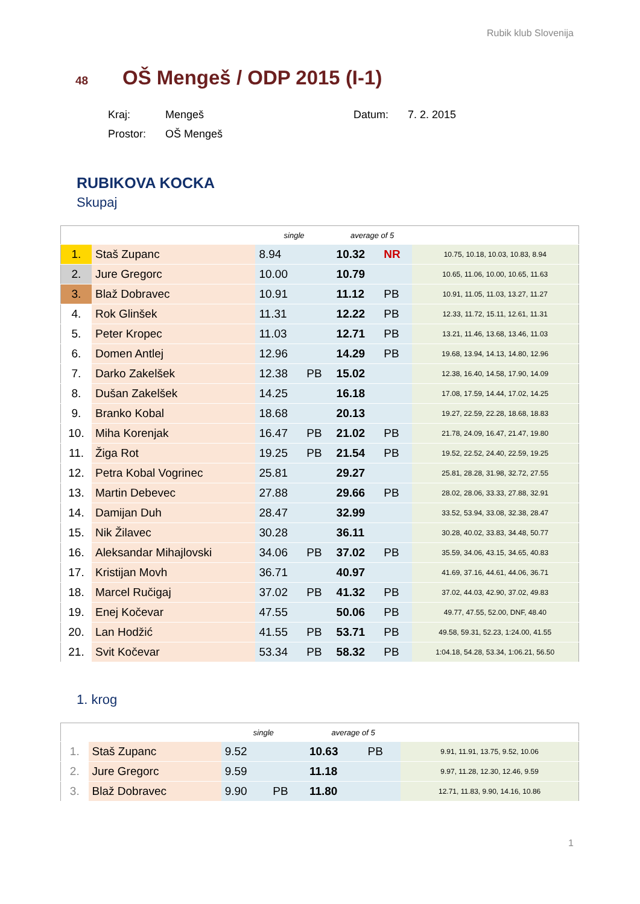Rubik klub Slovenija
48 OŠ Mengeš / ODP 2015 (I-1)
| Kraj: | Mengeš | Datum: | 7. 2. 2015 |
| Prostor: | OŠ Mengeš | | |
RUBIKOVA KOCKA
Skupaj
| | | single | | average of 5 | | |
| --- | --- | --- | --- | --- | --- | --- |
| 1. | Staš Zupanc | 8.94 | | 10.32 | NR | 10.75, 10.18, 10.03, 10.83, 8.94 |
| 2. | Jure Gregorc | 10.00 | | 10.79 | | 10.65, 11.06, 10.00, 10.65, 11.63 |
| 3. | Blaž Dobravec | 10.91 | | 11.12 | PB | 10.91, 11.05, 11.03, 13.27, 11.27 |
| 4. | Rok Glinšek | 11.31 | | 12.22 | PB | 12.33, 11.72, 15.11, 12.61, 11.31 |
| 5. | Peter Kropec | 11.03 | | 12.71 | PB | 13.21, 11.46, 13.68, 13.46, 11.03 |
| 6. | Domen Antlej | 12.96 | | 14.29 | PB | 19.68, 13.94, 14.13, 14.80, 12.96 |
| 7. | Darko Zakelšek | 12.38 | PB | 15.02 | | 12.38, 16.40, 14.58, 17.90, 14.09 |
| 8. | Dušan Zakelšek | 14.25 | | 16.18 | | 17.08, 17.59, 14.44, 17.02, 14.25 |
| 9. | Branko Kobal | 18.68 | | 20.13 | | 19.27, 22.59, 22.28, 18.68, 18.83 |
| 10. | Miha Korenjak | 16.47 | PB | 21.02 | PB | 21.78, 24.09, 16.47, 21.47, 19.80 |
| 11. | Žiga Rot | 19.25 | PB | 21.54 | PB | 19.52, 22.52, 24.40, 22.59, 19.25 |
| 12. | Petra Kobal Vogrinec | 25.81 | | 29.27 | | 25.81, 28.28, 31.98, 32.72, 27.55 |
| 13. | Martin Debevec | 27.88 | | 29.66 | PB | 28.02, 28.06, 33.33, 27.88, 32.91 |
| 14. | Damijan Duh | 28.47 | | 32.99 | | 33.52, 53.94, 33.08, 32.38, 28.47 |
| 15. | Nik Žilavec | 30.28 | | 36.11 | | 30.28, 40.02, 33.83, 34.48, 50.77 |
| 16. | Aleksandar Mihajlovski | 34.06 | PB | 37.02 | PB | 35.59, 34.06, 43.15, 34.65, 40.83 |
| 17. | Kristijan Movh | 36.71 | | 40.97 | | 41.69, 37.16, 44.61, 44.06, 36.71 |
| 18. | Marcel Ručigaj | 37.02 | PB | 41.32 | PB | 37.02, 44.03, 42.90, 37.02, 49.83 |
| 19. | Enej Kočevar | 47.55 | | 50.06 | PB | 49.77, 47.55, 52.00, DNF, 48.40 |
| 20. | Lan Hodžić | 41.55 | PB | 53.71 | PB | 49.58, 59.31, 52.23, 1:24.00, 41.55 |
| 21. | Svit Kočevar | 53.34 | PB | 58.32 | PB | 1:04.18, 54.28, 53.34, 1:06.21, 56.50 |
1. krog
| | | single | | average of 5 | | |
| --- | --- | --- | --- | --- | --- | --- |
| 1. | Staš Zupanc | 9.52 | | 10.63 | PB | 9.91, 11.91, 13.75, 9.52, 10.06 |
| 2. | Jure Gregorc | 9.59 | | 11.18 | | 9.97, 11.28, 12.30, 12.46, 9.59 |
| 3. | Blaž Dobravec | 9.90 | PB | 11.80 | | 12.71, 11.83, 9.90, 14.16, 10.86 |
1